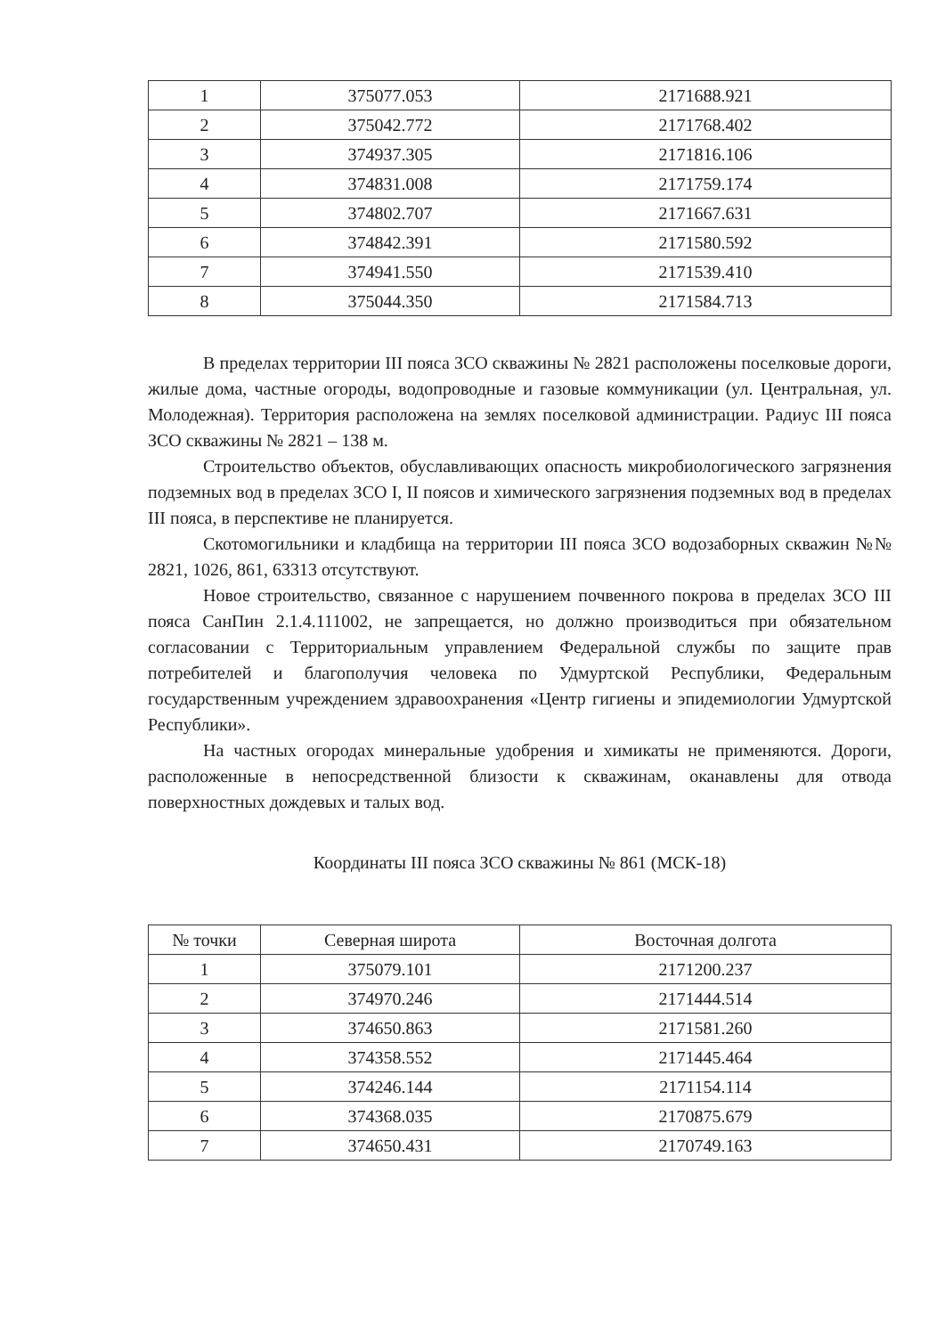| 1 | 375077.053 | 2171688.921 |
| 2 | 375042.772 | 2171768.402 |
| 3 | 374937.305 | 2171816.106 |
| 4 | 374831.008 | 2171759.174 |
| 5 | 374802.707 | 2171667.631 |
| 6 | 374842.391 | 2171580.592 |
| 7 | 374941.550 | 2171539.410 |
| 8 | 375044.350 | 2171584.713 |
В пределах территории III пояса ЗСО скважины № 2821 расположены поселковые дороги, жилые дома, частные огороды, водопроводные и газовые коммуникации (ул. Центральная, ул. Молодежная). Территория расположена на землях поселковой администрации. Радиус III пояса ЗСО скважины № 2821 – 138 м.
Строительство объектов, обуславливающих опасность микробиологического загрязнения подземных вод в пределах ЗСО I, II поясов и химического загрязнения подземных вод в пределах III пояса, в перспективе не планируется.
Скотомогильники и кладбища на территории III пояса ЗСО водозаборных скважин №№ 2821, 1026, 861, 63313 отсутствуют.
Новое строительство, связанное с нарушением почвенного покрова в пределах ЗСО III пояса СанПин 2.1.4.111002, не запрещается, но должно производиться при обязательном согласовании с Территориальным управлением Федеральной службы по защите прав потребителей и благополучия человека по Удмуртской Республики, Федеральным государственным учреждением здравоохранения «Центр гигиены и эпидемиологии Удмуртской Республики».
На частных огородах минеральные удобрения и химикаты не применяются. Дороги, расположенные в непосредственной близости к скважинам, оканавлены для отвода поверхностных дождевых и талых вод.
Координаты III пояса ЗСО скважины № 861 (МСК-18)
| № точки | Северная широта | Восточная долгота |
| --- | --- | --- |
| 1 | 375079.101 | 2171200.237 |
| 2 | 374970.246 | 2171444.514 |
| 3 | 374650.863 | 2171581.260 |
| 4 | 374358.552 | 2171445.464 |
| 5 | 374246.144 | 2171154.114 |
| 6 | 374368.035 | 2170875.679 |
| 7 | 374650.431 | 2170749.163 |